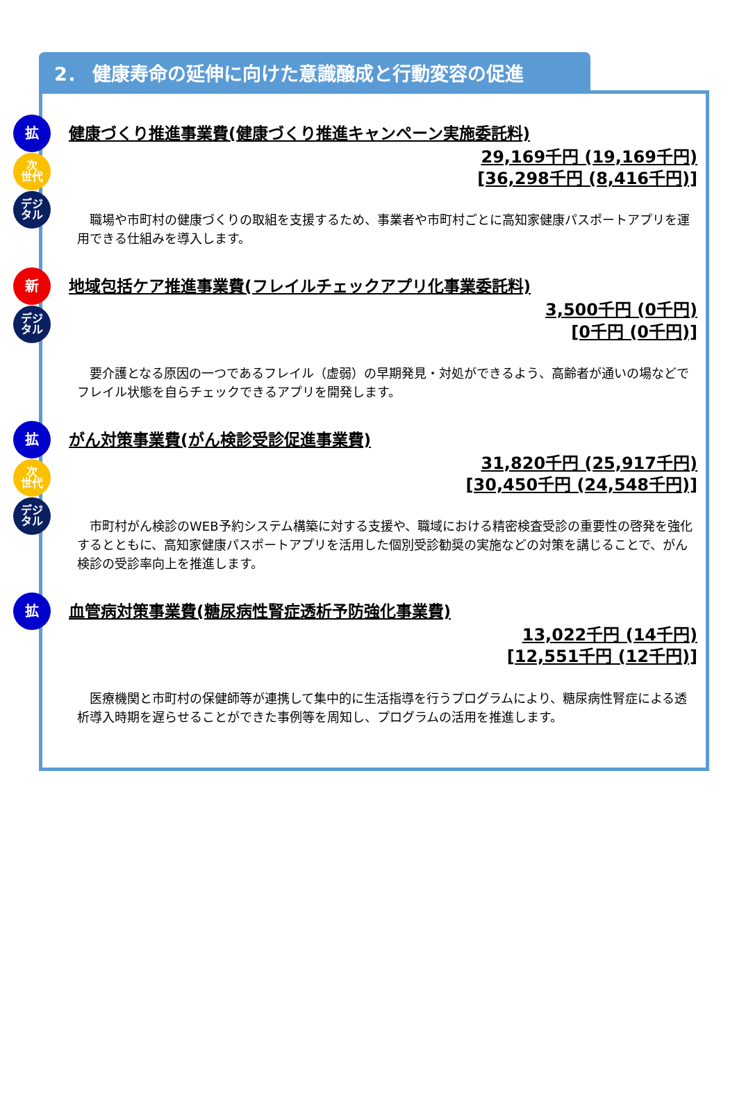2． 健康寿命の延伸に向けた意識醸成と行動変容の促進
拡
次
世代
デジ
タル
健康づくり推進事業費(健康づくり推進キャンペーン実施委託料)
29,169千円 (19,169千円)
[36,298千円 (8,416千円)]
職場や市町村の健康づくりの取組を支援するため、事業者や市町村ごとに高知家健康パスポートアプリを運用できる仕組みを導入します。
新
デジ
タル
地域包括ケア推進事業費(フレイルチェックアプリ化事業委託料)
3,500千円 (0千円)
[0千円 (0千円)]
要介護となる原因の一つであるフレイル（虚弱）の早期発見・対処ができるよう、高齢者が通いの場などでフレイル状態を自らチェックできるアプリを開発します。
拡
次
世代
デジ
タル
がん対策事業費(がん検診受診促進事業費)
31,820千円 (25,917千円)
[30,450千円 (24,548千円)]
市町村がん検診のWEB予約システム構築に対する支援や、職域における精密検査受診の重要性の啓発を強化するとともに、高知家健康パスポートアプリを活用した個別受診勧奨の実施などの対策を講じることで、がん検診の受診率向上を推進します。
拡
血管病対策事業費(糖尿病性腎症透析予防強化事業費)
13,022千円 (14千円)
[12,551千円 (12千円)]
医療機関と市町村の保健師等が連携して集中的に生活指導を行うプログラムにより、糖尿病性腎症による透析導入時期を遅らせることができた事例等を周知し、プログラムの活用を推進します。